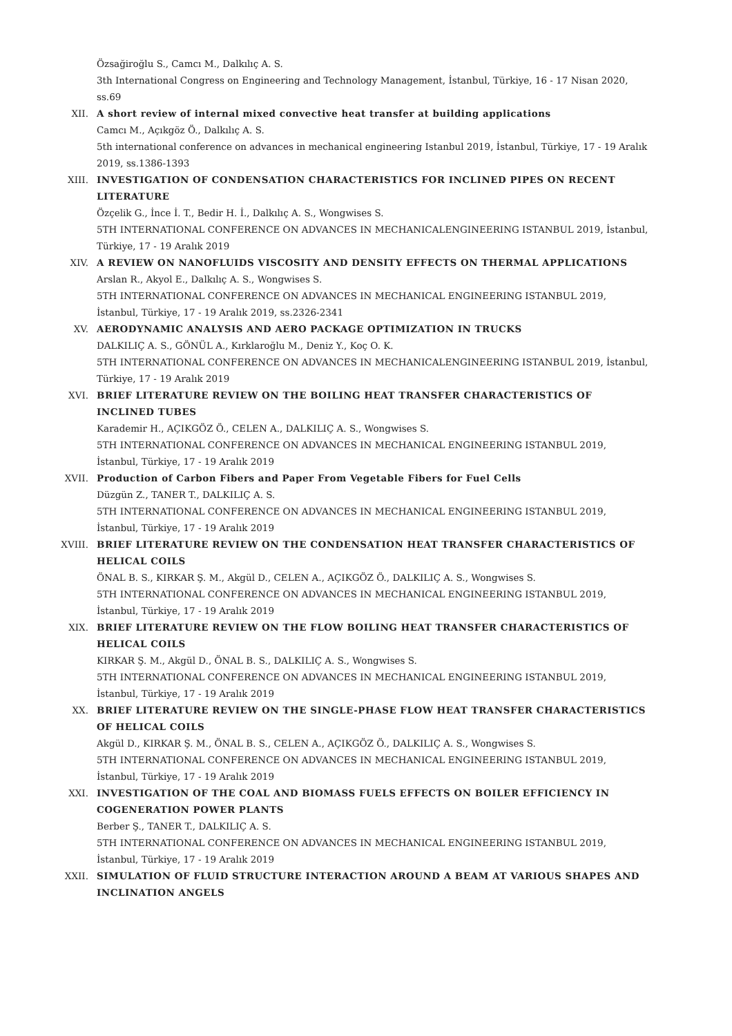Özsağiroğlu S., Camcı M., Dalkılıç A. S.
3th International Congress on Engineering and Technology Management, İstanbul, Türkiye, 16 - 17 Nisan 2020, ss.69
XII. A short review of internal mixed convective heat transfer at building applications
Camcı M., Açıkgöz Ö., Dalkılıç A. S.
5th international conference on advances in mechanical engineering Istanbul 2019, İstanbul, Türkiye, 17 - 19 Aralık 2019, ss.1386-1393
XIII. INVESTIGATION OF CONDENSATION CHARACTERISTICS FOR INCLINED PIPES ON RECENT LITERATURE
Özçelik G., İnce İ. T., Bedir H. İ., Dalkılıç A. S., Wongwises S.
5TH INTERNATIONAL CONFERENCE ON ADVANCES IN MECHANICALENGINEERING ISTANBUL 2019, İstanbul, Türkiye, 17 - 19 Aralık 2019
XIV. A REVIEW ON NANOFLUIDS VISCOSITY AND DENSITY EFFECTS ON THERMAL APPLICATIONS
Arslan R., Akyol E., Dalkılıç A. S., Wongwises S.
5TH INTERNATIONAL CONFERENCE ON ADVANCES IN MECHANICAL ENGINEERING ISTANBUL 2019, İstanbul, Türkiye, 17 - 19 Aralık 2019, ss.2326-2341
XV. AERODYNAMIC ANALYSIS AND AERO PACKAGE OPTIMIZATION IN TRUCKS
DALKILIÇ A. S., GÖNÜL A., Kırklaroğlu M., Deniz Y., Koç O. K.
5TH INTERNATIONAL CONFERENCE ON ADVANCES IN MECHANICALENGINEERING ISTANBUL 2019, İstanbul, Türkiye, 17 - 19 Aralık 2019
XVI. BRIEF LITERATURE REVIEW ON THE BOILING HEAT TRANSFER CHARACTERISTICS OF INCLINED TUBES
Karademir H., AÇIKGÖZ Ö., CELEN A., DALKILIÇ A. S., Wongwises S.
5TH INTERNATIONAL CONFERENCE ON ADVANCES IN MECHANICAL ENGINEERING ISTANBUL 2019, İstanbul, Türkiye, 17 - 19 Aralık 2019
XVII. Production of Carbon Fibers and Paper From Vegetable Fibers for Fuel Cells
Düzgün Z., TANER T., DALKILIÇ A. S.
5TH INTERNATIONAL CONFERENCE ON ADVANCES IN MECHANICAL ENGINEERING ISTANBUL 2019, İstanbul, Türkiye, 17 - 19 Aralık 2019
XVIII. BRIEF LITERATURE REVIEW ON THE CONDENSATION HEAT TRANSFER CHARACTERISTICS OF HELICAL COILS
ÖNAL B. S., KIRKAR Ş. M., Akgül D., CELEN A., AÇIKGÖZ Ö., DALKILIÇ A. S., Wongwises S.
5TH INTERNATIONAL CONFERENCE ON ADVANCES IN MECHANICAL ENGINEERING ISTANBUL 2019, İstanbul, Türkiye, 17 - 19 Aralık 2019
XIX. BRIEF LITERATURE REVIEW ON THE FLOW BOILING HEAT TRANSFER CHARACTERISTICS OF HELICAL COILS
KIRKAR Ş. M., Akgül D., ÖNAL B. S., DALKILIÇ A. S., Wongwises S.
5TH INTERNATIONAL CONFERENCE ON ADVANCES IN MECHANICAL ENGINEERING ISTANBUL 2019, İstanbul, Türkiye, 17 - 19 Aralık 2019
XX. BRIEF LITERATURE REVIEW ON THE SINGLE-PHASE FLOW HEAT TRANSFER CHARACTERISTICS OF HELICAL COILS
Akgül D., KIRKAR Ş. M., ÖNAL B. S., CELEN A., AÇIKGÖZ Ö., DALKILIÇ A. S., Wongwises S.
5TH INTERNATIONAL CONFERENCE ON ADVANCES IN MECHANICAL ENGINEERING ISTANBUL 2019, İstanbul, Türkiye, 17 - 19 Aralık 2019
XXI. INVESTIGATION OF THE COAL AND BIOMASS FUELS EFFECTS ON BOILER EFFICIENCY IN COGENERATION POWER PLANTS
Berber Ş., TANER T., DALKILIÇ A. S.
5TH INTERNATIONAL CONFERENCE ON ADVANCES IN MECHANICAL ENGINEERING ISTANBUL 2019, İstanbul, Türkiye, 17 - 19 Aralık 2019
XXII. SIMULATION OF FLUID STRUCTURE INTERACTION AROUND A BEAM AT VARIOUS SHAPES AND INCLINATION ANGELS